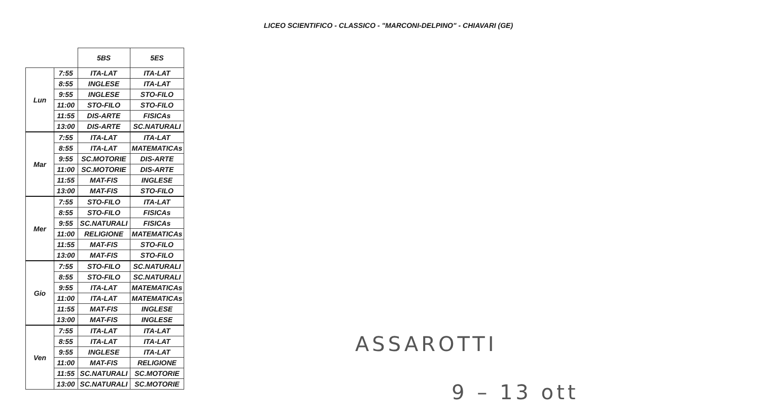LICEO SCIENTIFICO - CLASSICO - "MARCONI-DELPINO" - CHIAVARI (GE)
| | | 5BS | 5ES |
| --- | --- | --- | --- |
| Lun | 7:55 | ITA-LAT | ITA-LAT |
| | 8:55 | INGLESE | ITA-LAT |
| | 9:55 | INGLESE | STO-FILO |
| | 11:00 | STO-FILO | STO-FILO |
| | 11:55 | DIS-ARTE | FISICAs |
| | 13:00 | DIS-ARTE | SC.NATURALI |
| Mar | 7:55 | ITA-LAT | ITA-LAT |
| | 8:55 | ITA-LAT | MATEMATICAs |
| | 9:55 | SC.MOTORIE | DIS-ARTE |
| | 11:00 | SC.MOTORIE | DIS-ARTE |
| | 11:55 | MAT-FIS | INGLESE |
| | 13:00 | MAT-FIS | STO-FILO |
| Mer | 7:55 | STO-FILO | ITA-LAT |
| | 8:55 | STO-FILO | FISICAs |
| | 9:55 | SC.NATURALI | FISICAs |
| | 11:00 | RELIGIONE | MATEMATICAs |
| | 11:55 | MAT-FIS | STO-FILO |
| | 13:00 | MAT-FIS | STO-FILO |
| Gio | 7:55 | STO-FILO | SC.NATURALI |
| | 8:55 | STO-FILO | SC.NATURALI |
| | 9:55 | ITA-LAT | MATEMATICAs |
| | 11:00 | ITA-LAT | MATEMATICAs |
| | 11:55 | MAT-FIS | INGLESE |
| | 13:00 | MAT-FIS | INGLESE |
| Ven | 7:55 | ITA-LAT | ITA-LAT |
| | 8:55 | ITA-LAT | ITA-LAT |
| | 9:55 | INGLESE | ITA-LAT |
| | 11:00 | MAT-FIS | RELIGIONE |
| | 11:55 | SC.NATURALI | SC.MOTORIE |
| | 13:00 | SC.NATURALI | SC.MOTORIE |
ASSAROTTI
9 – 13 ott